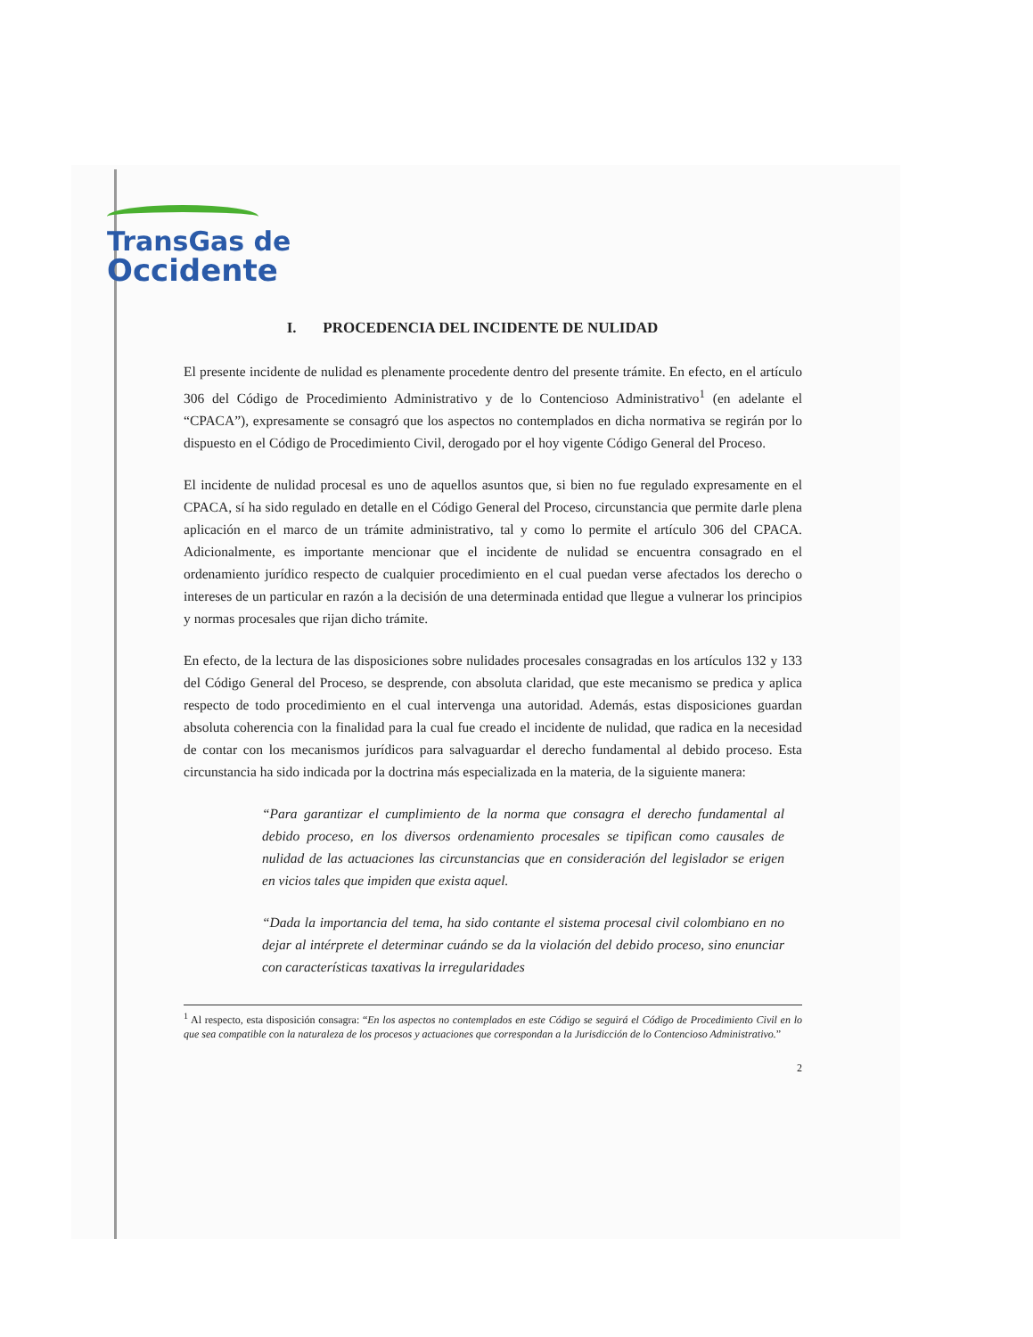TransGas de
Occidente
I. PROCEDENCIA DEL INCIDENTE DE NULIDAD
El presente incidente de nulidad es plenamente procedente dentro del presente trámite. En efecto, en el artículo 306 del Código de Procedimiento Administrativo y de lo Contencioso Administrativo<sup>1</sup> (en adelante el “CPACA”), expresamente se consagró que los aspectos no contemplados en dicha normativa se regirán por lo dispuesto en el Código de Procedimiento Civil, derogado por el hoy vigente Código General del Proceso.
El incidente de nulidad procesal es uno de aquellos asuntos que, si bien no fue regulado expresamente en el CPACA, sí ha sido regulado en detalle en el Código General del Proceso, circunstancia que permite darle plena aplicación en el marco de un trámite administrativo, tal y como lo permite el artículo 306 del CPACA. Adicionalmente, es importante mencionar que el incidente de nulidad se encuentra consagrado en el ordenamiento jurídico respecto de cualquier procedimiento en el cual puedan verse afectados los derecho o intereses de un particular en razón a la decisión de una determinada entidad que llegue a vulnerar los principios y normas procesales que rijan dicho trámite.
En efecto, de la lectura de las disposiciones sobre nulidades procesales consagradas en los artículos 132 y 133 del Código General del Proceso, se desprende, con absoluta claridad, que este mecanismo se predica y aplica respecto de todo procedimiento en el cual intervenga una autoridad. Además, estas disposiciones guardan absoluta coherencia con la finalidad para la cual fue creado el incidente de nulidad, que radica en la necesidad de contar con los mecanismos jurídicos para salvaguardar el derecho fundamental al debido proceso. Esta circunstancia ha sido indicada por la doctrina más especializada en la materia, de la siguiente manera:
“Para garantizar el cumplimiento de la norma que consagra el derecho fundamental al debido proceso, en los diversos ordenamiento procesales se tipifican como causales de nulidad de las actuaciones las circunstancias que en consideración del legislador se erigen en vicios tales que impiden que exista aquel.
“Dada la importancia del tema, ha sido contante el sistema procesal civil colombiano en no dejar al intérprete el determinar cuándo se da la violación del debido proceso, sino enunciar con características taxativas la irregularidades
<sup>1</sup> Al respecto, esta disposición consagra: “En los aspectos no contemplados en este Código se seguirá el Código de Procedimiento Civil en lo que sea compatible con la naturaleza de los procesos y actuaciones que correspondan a la Jurisdicción de lo Contencioso Administrativo.”
2